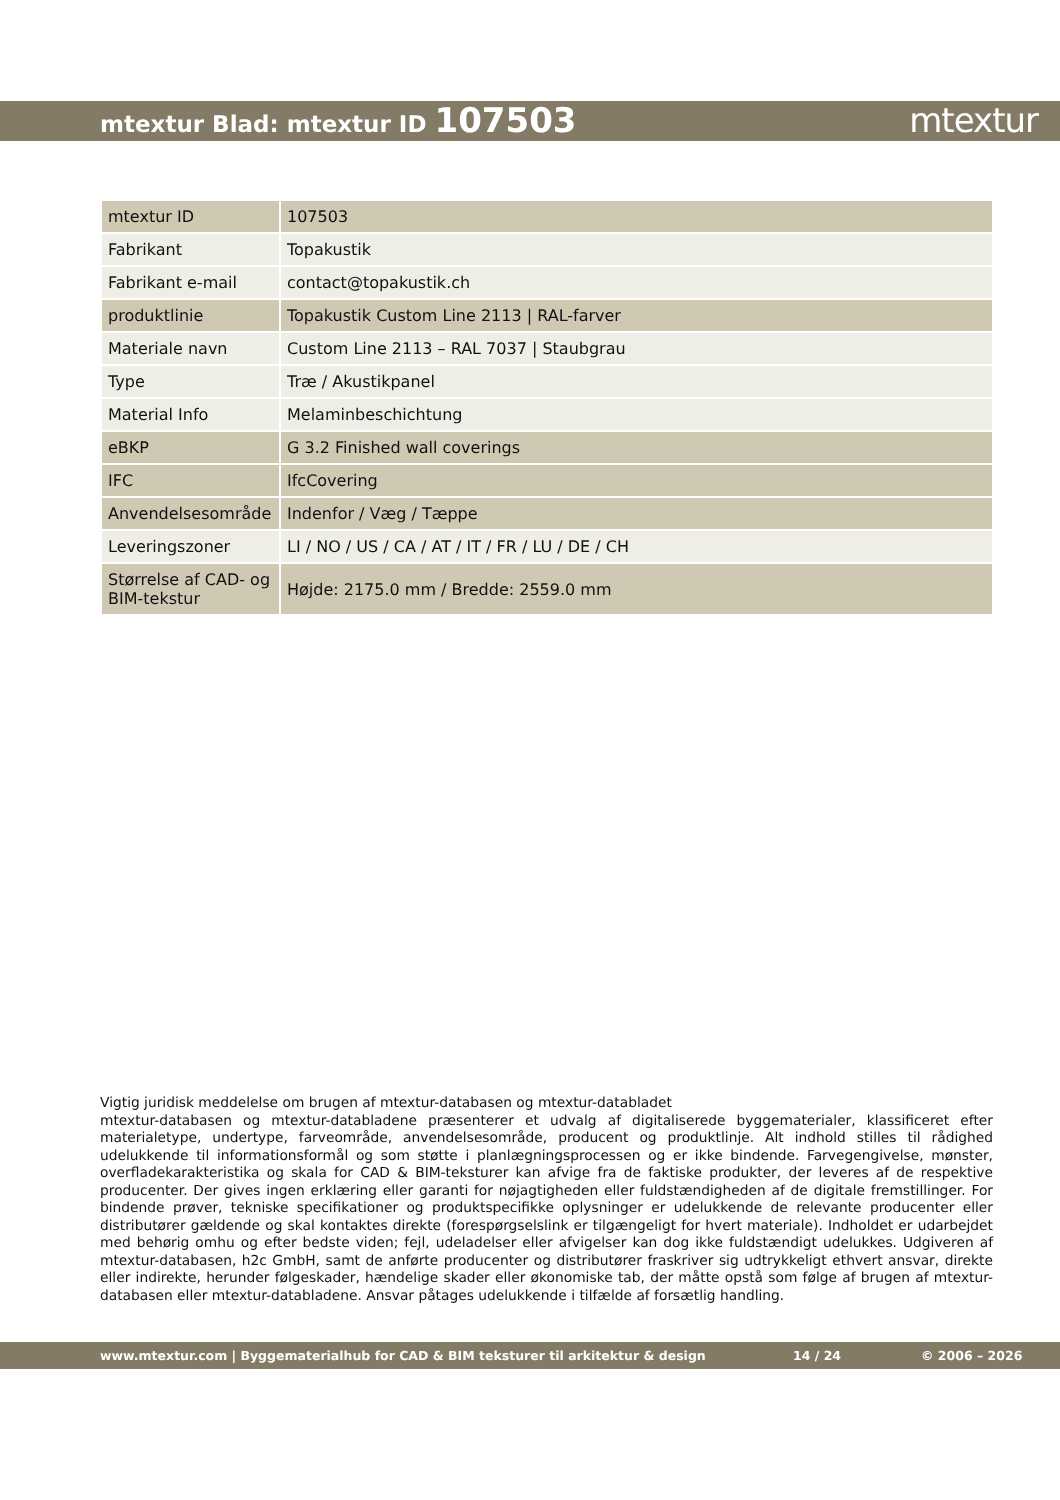mtextur Blad: mtextur ID 107503 mtextur
| mtextur ID | 107503 |
| Fabrikant | Topakustik |
| Fabrikant e-mail | contact@topakustik.ch |
| produktlinie | Topakustik Custom Line 2113 / RAL-farver |
| Materiale navn | Custom Line 2113 – RAL 7037 / Staubgrau |
| Type | Træ / Akustikpanel |
| Material Info | Melaminbeschichtung |
| eBKP | G 3.2 Finished wall coverings |
| IFC | IfcCovering |
| Anvendelsesområde | Indenfor / Væg / Tæppe |
| Leveringszoner | LI / NO / US / CA / AT / IT / FR / LU / DE / CH |
| Størrelse af CAD- og BIM-tekstur | Højde: 2175.0 mm / Bredde: 2559.0 mm |
Vigtig juridisk meddelelse om brugen af mtextur-databasen og mtextur-databladet
mtextur-databasen og mtextur-databladene præsenterer et udvalg af digitaliserede byggematerialer, klassificeret efter materialetype, undertype, farveområde, anvendelsesområde, producent og produktlinje. Alt indhold stilles til rådighed udelukkende til informationsformål og som støtte i planlægningsprocessen og er ikke bindende. Farvegengivelse, mønster, overfladekarakteristika og skala for CAD & BIM-teksturer kan afvige fra de faktiske produkter, der leveres af de respektive producenter. Der gives ingen erklæring eller garanti for nøjagtigheden eller fuldstændigheden af de digitale fremstillinger. For bindende prøver, tekniske specifikationer og produktspecifikke oplysninger er udelukkende de relevante producenter eller distributører gældende og skal kontaktes direkte (forespørgselslink er tilgængeligt for hvert materiale). Indholdet er udarbejdet med behørig omhu og efter bedste viden; fejl, udeladelser eller afvigelser kan dog ikke fuldstændigt udelukkes. Udgiveren af mtextur-databasen, h2c GmbH, samt de anførte producenter og distributører fraskriver sig udtrykkeligt ethvert ansvar, direkte eller indirekte, herunder følgeskader, hændelige skader eller økonomiske tab, der måtte opstå som følge af brugen af mtextur-databasen eller mtextur-databladene. Ansvar påtages udelukkende i tilfælde af forsætlig handling.
www.mtextur.com | Byggematerialhub for CAD & BIM teksturer til arkitektur & design 14 / 24 © 2006 – 2026